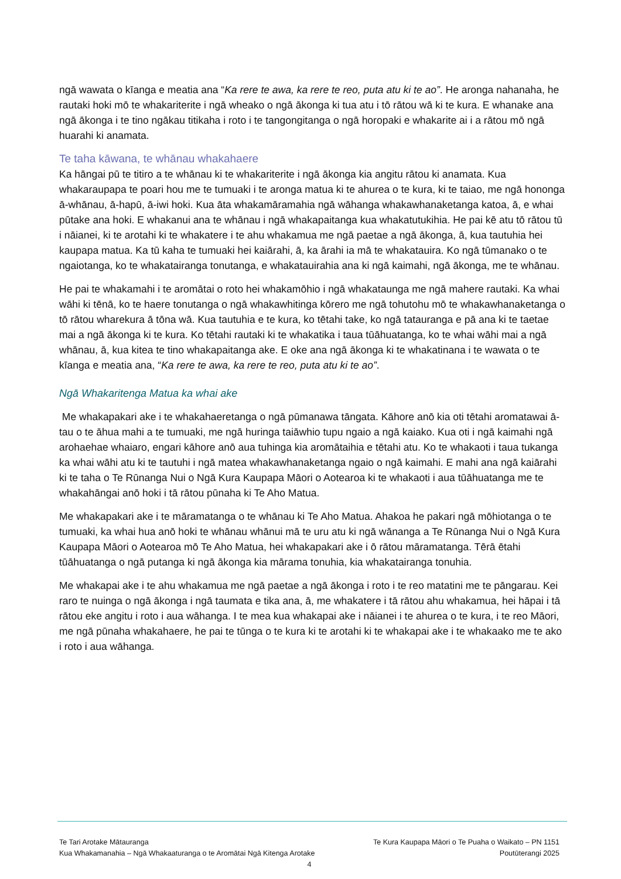ngā wawata o kīanga e meatia ana “Ka rere te awa, ka rere te reo, puta atu ki te ao”. He aronga nahanaha, he rautaki hoki mō te whakariterite i ngā wheako o ngā ākonga ki tua atu i tō rātou wā ki te kura. E whanake ana ngā ākonga i te tino ngākau titikaha i roto i te tangongitanga o ngā horopaki e whakarite ai i a rātou mō ngā huarahi ki anamata.
Te taha kāwana, te whānau whakahaere
Ka hāngai pū te titiro a te whānau ki te whakariterite i ngā ākonga kia angitu rātou ki anamata. Kua whakaraupapa te poari hou me te tumuaki i te aronga matua ki te ahurea o te kura, ki te taiao, me ngā hononga ā-whānau, ā-hapū, ā-iwi hoki. Kua āta whakamāramahia ngā wāhanga whakawhanaketanga katoa, ā, e whai pūtake ana hoki. E whakanui ana te whānau i ngā whakapaitanga kua whakatutukihia. He pai kē atu tō rātou tū i nāianei, ki te arotahi ki te whakatere i te ahu whakamua me ngā paetae a ngā ākonga, ā, kua tautuhia hei kaupapa matua. Ka tū kaha te tumuaki hei kaiārahi, ā, ka ārahi ia mā te whakatauira. Ko ngā tūmanako o te ngaiotanga, ko te whakatairanga tonutanga, e whakatauirahia ana ki ngā kaimahi, ngā ākonga, me te whānau.
He pai te whakamahi i te aromātai o roto hei whakamōhio i ngā whakataunga me ngā mahere rautaki. Ka whai wāhi ki tēnā, ko te haere tonutanga o ngā whakawhitinga kōrero me ngā tohutohu mō te whakawhanaketanga o tō rātou wharekura ā tōna wā. Kua tautuhia e te kura, ko tētahi take, ko ngā tatauranga e pā ana ki te taetae mai a ngā ākonga ki te kura. Ko tētahi rautaki ki te whakatika i taua tūāhuatanga, ko te whai wāhi mai a ngā whānau, ā, kua kitea te tino whakapaitanga ake. E oke ana ngā ākonga ki te whakatinana i te wawata o te kīanga e meatia ana, “Ka rere te awa, ka rere te reo, puta atu ki te ao”.
Ngā Whakaritenga Matua ka whai ake
Me whakapakari ake i te whakahaeretanga o ngā pūmanawa tāngata. Kāhore anō kia oti tētahi aromatawai ā-tau o te āhua mahi a te tumuaki, me ngā huringa taiāwhio tupu ngaio a ngā kaiako. Kua oti i ngā kaimahi ngā arohaehae whaiaro, engari kāhore anō aua tuhinga kia aromātaihia e tētahi atu. Ko te whakaoti i taua tukanga ka whai wāhi atu ki te tautuhi i ngā matea whakawhanaketanga ngaio o ngā kaimahi. E mahi ana ngā kaiārahi ki te taha o Te Rūnanga Nui o Ngā Kura Kaupapa Māori o Aotearoa ki te whakaoti i aua tūāhuatanga me te whakahāngai anō hoki i tā rātou pūnaha ki Te Aho Matua.
Me whakapakari ake i te māramatanga o te whānau ki Te Aho Matua. Ahakoa he pakari ngā mōhiotanga o te tumuaki, ka whai hua anō hoki te whānau whānui mā te uru atu ki ngā wānanga a Te Rūnanga Nui o Ngā Kura Kaupapa Māori o Aotearoa mō Te Aho Matua, hei whakapakari ake i ō rātou māramatanga. Tērā ētahi tūāhuatanga o ngā putanga ki ngā ākonga kia mārama tonuhia, kia whakatairanga tonuhia.
Me whakapai ake i te ahu whakamua me ngā paetae a ngā ākonga i roto i te reo matatini me te pāngarau. Kei raro te nuinga o ngā ākonga i ngā taumata e tika ana, ā, me whakatere i tā rātou ahu whakamua, hei hāpai i tā rātou eke angitu i roto i aua wāhanga. I te mea kua whakapai ake i nāianei i te ahurea o te kura, i te reo Māori, me ngā pūnaha whakahaere, he pai te tūnga o te kura ki te arotahi ki te whakapai ake i te whakaako me te ako i roto i aua wāhanga.
Te Tari Arotake Mātauranga Te Kura Kaupapa Māori o Te Puaha o Waikato – PN 1151
Kua Whakamanahia – Ngā Whakaaturanga o te Aromātai Ngā Kitenga Arotake Poutūterangi 2025
4